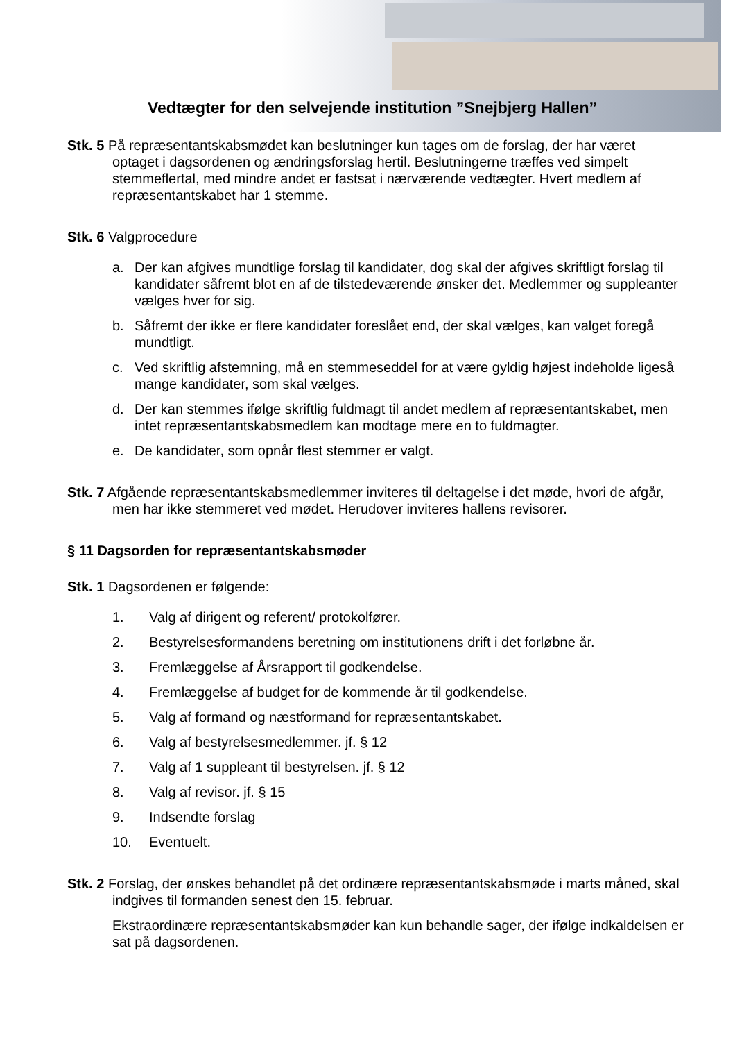Vedtægter for den selvejende institution ”Snejbjerg Hallen”
Stk. 5 På repræsentantskabsmødet kan beslutninger kun tages om de forslag, der har været optaget i dagsordenen og ændringsforslag hertil. Beslutningerne træffes ved simpelt stemmeflertal, med mindre andet er fastsat i nærværende vedtægter. Hvert medlem af repræsentantskabet har 1 stemme.
Stk. 6 Valgprocedure
a. Der kan afgives mundtlige forslag til kandidater, dog skal der afgives skriftligt forslag til kandidater såfremt blot en af de tilstedeværende ønsker det. Medlemmer og suppleanter vælges hver for sig.
b. Såfremt der ikke er flere kandidater foreslået end, der skal vælges, kan valget foregå mundtligt.
c. Ved skriftlig afstemning, må en stemmeseddel for at være gyldig højest indeholde ligeså mange kandidater, som skal vælges.
d. Der kan stemmes ifølge skriftlig fuldmagt til andet medlem af repræsentantskabet, men intet repræsentantskabsmedlem kan modtage mere en to fuldmagter.
e. De kandidater, som opnår flest stemmer er valgt.
Stk. 7 Afgående repræsentantskabsmedlemmer inviteres til deltagelse i det møde, hvori de afgår, men har ikke stemmeret ved mødet. Herudover inviteres hallens revisorer.
§ 11 Dagsorden for repræsentantskabsmøder
Stk. 1 Dagsordenen er følgende:
1. Valg af dirigent og referent/ protokolfører.
2. Bestyrelsesformandens beretning om institutionens drift i det forløbne år.
3. Fremlæggelse af Årsrapport til godkendelse.
4. Fremlæggelse af budget for de kommende år til godkendelse.
5. Valg af formand og næstformand for repræsentantskabet.
6. Valg af bestyrelsesmedlemmer. jf. § 12
7. Valg af 1 suppleant til bestyrelsen. jf. § 12
8. Valg af revisor. jf. § 15
9. Indsendte forslag
10. Eventuelt.
Stk. 2 Forslag, der ønskes behandlet på det ordinære repræsentantskabsmøde i marts måned, skal indgives til formanden senest den 15. februar.
Ekstraordinære repræsentantskabsmøder kan kun behandle sager, der ifølge indkaldelsen er sat på dagsordenen.